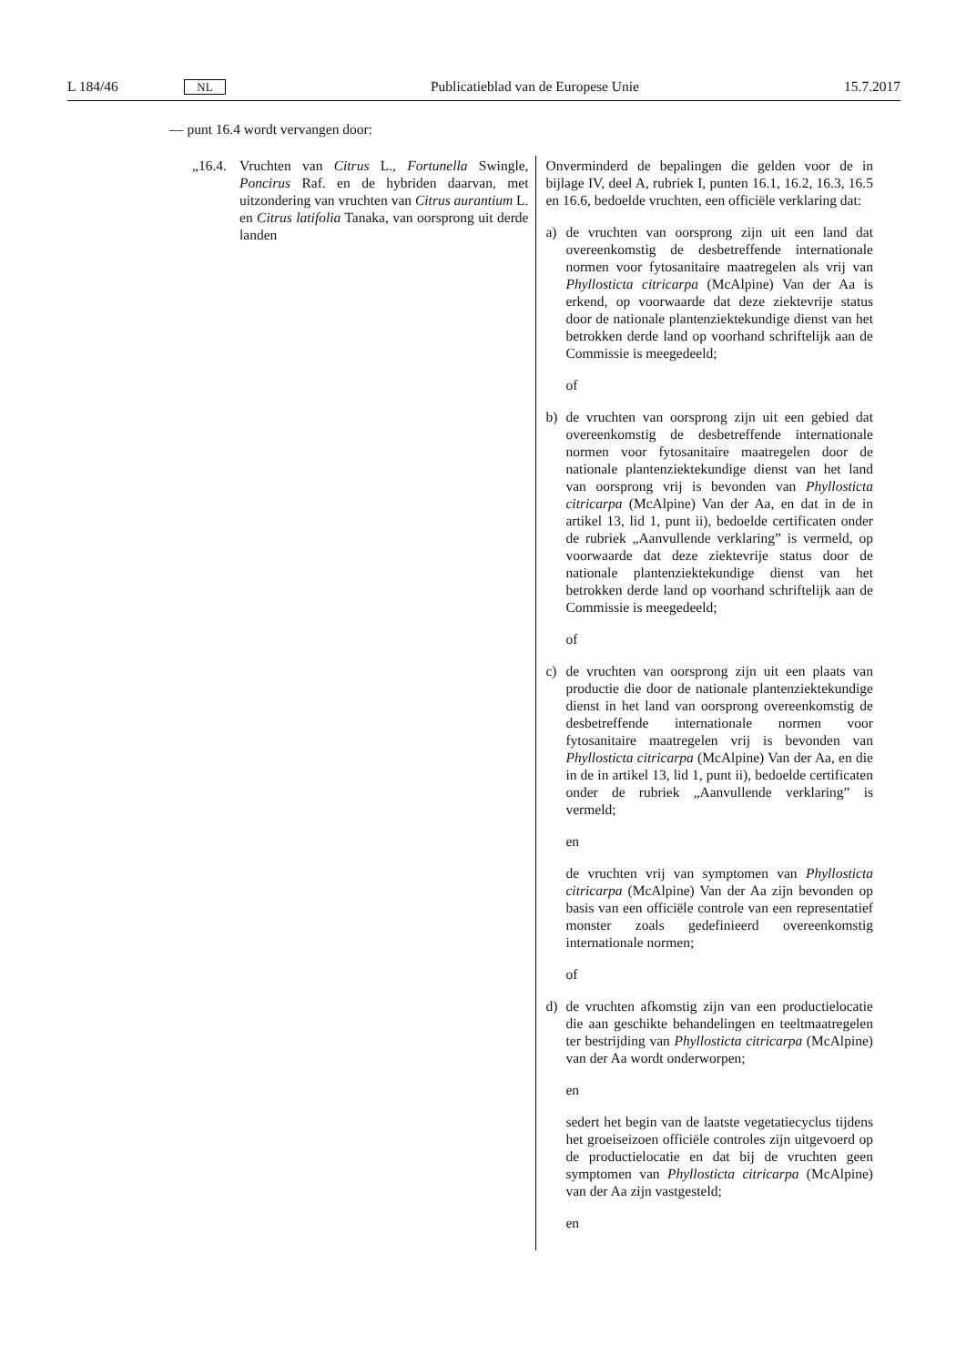L 184/46 NL Publicatieblad van de Europese Unie 15.7.2017
— punt 16.4 wordt vervangen door:
| „16.4. Vruchten van Citrus L., Fortunella Swingle, Poncirus Raf. en de hybriden daarvan, met uitzondering van vruchten van Citrus aurantium L. en Citrus latifolia Tanaka, van oorsprong uit derde landen | Onverminderd de bepalingen die gelden voor de in bijlage IV, deel A, rubriek I, punten 16.1, 16.2, 16.3, 16.5 en 16.6, bedoelde vruchten, een officiële verklaring dat: a) de vruchten van oorsprong zijn uit een land dat overeenkomstig de desbetreffende internationale normen voor fytosanitaire maatregelen als vrij van Phyllosticta citricarpa (McAlpine) Van der Aa is erkend, op voorwaarde dat deze ziektevrije status door de nationale plantenziektekundige dienst van het betrokken derde land op voorhand schriftelijk aan de Commissie is meegedeeld; of b) de vruchten van oorsprong zijn uit een gebied dat overeenkomstig de desbetreffende internationale normen voor fytosanitaire maatregelen door de nationale plantenziektekundige dienst van het land van oorsprong vrij is bevonden van Phyllosticta citricarpa (McAlpine) Van der Aa, en dat in de in artikel 13, lid 1, punt ii), bedoelde certificaten onder de rubriek „Aanvullende verklaring” is vermeld, op voorwaarde dat deze ziektevrije status door de nationale plantenziektekundige dienst van het betrokken derde land op voorhand schriftelijk aan de Commissie is meegedeeld; of c) de vruchten van oorsprong zijn uit een plaats van productie die door de nationale plantenziektekundige dienst in het land van oorsprong overeenkomstig de desbetreffende internationale normen voor fytosanitaire maatregelen vrij is bevonden van Phyllosticta citricarpa (McAlpine) Van der Aa, en die in de in artikel 13, lid 1, punt ii), bedoelde certificaten onder de rubriek „Aanvullende verklaring” is vermeld; en de vruchten vrij van symptomen van Phyllosticta citricarpa (McAlpine) Van der Aa zijn bevonden op basis van een officiële controle van een representatief monster zoals gedefinieerd overeenkomstig internationale normen; of d) de vruchten afkomstig zijn van een productielocatie die aan geschikte behandelingen en teeltmaatregelen ter bestrijding van Phyllosticta citricarpa (McAlpine) van der Aa wordt onderworpen; en sedert het begin van de laatste vegetatiecyclus tijdens het groeiseizoen officiële controles zijn uitgevoerd op de productielocatie en dat bij de vruchten geen symptomen van Phyllosticta citricarpa (McAlpine) van der Aa zijn vastgesteld; en |